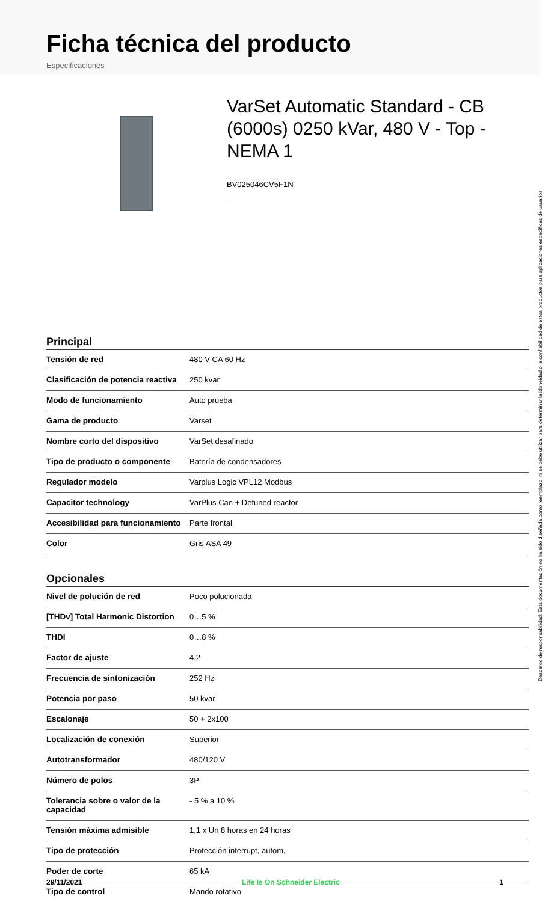Ficha técnica del producto
Especificaciones
VarSet Automatic Standard - CB (6000s) 0250 kVar, 480 V - Top - NEMA 1
BV025046CV5F1N
Principal
| Tensión de red | 480 V CA 60 Hz |
| Clasificación de potencia reactiva | 250 kvar |
| Modo de funcionamiento | Auto prueba |
| Gama de producto | Varset |
| Nombre corto del dispositivo | VarSet desafinado |
| Tipo de producto o componente | Batería de condensadores |
| Regulador modelo | Varplus Logic VPL12 Modbus |
| Capacitor technology | VarPlus Can + Detuned reactor |
| Accesibilidad para funcionamiento | Parte frontal |
| Color | Gris ASA 49 |
Opcionales
| Nivel de polución de red | Poco polucionada |
| [THDv] Total Harmonic Distortion | 0…5 % |
| THDI | 0…8 % |
| Factor de ajuste | 4.2 |
| Frecuencia de sintonización | 252 Hz |
| Potencia por paso | 50 kvar |
| Escalonaje | 50 + 2x100 |
| Localización de conexión | Superior |
| Autotransformador | 480/120 V |
| Número de polos | 3P |
| Tolerancia sobre o valor de la capacidad | - 5 % a 10 % |
| Tensión máxima admisible | 1,1 x Un 8 horas en 24 horas |
| Tipo de protección | Protección interrupt, autom, |
| Poder de corte | 65 kA |
| Tipo de control | Mando rotativo |
29/11/2021 Life Is On Schneider Electric 1
Descargo de responsabilidad: Esta documentación no ha sido diseñada como reemplazo, ni se debe utilizar para determinar la idoneidad o la confiabilidad de estos productos para aplicaciones específicas de usuarios